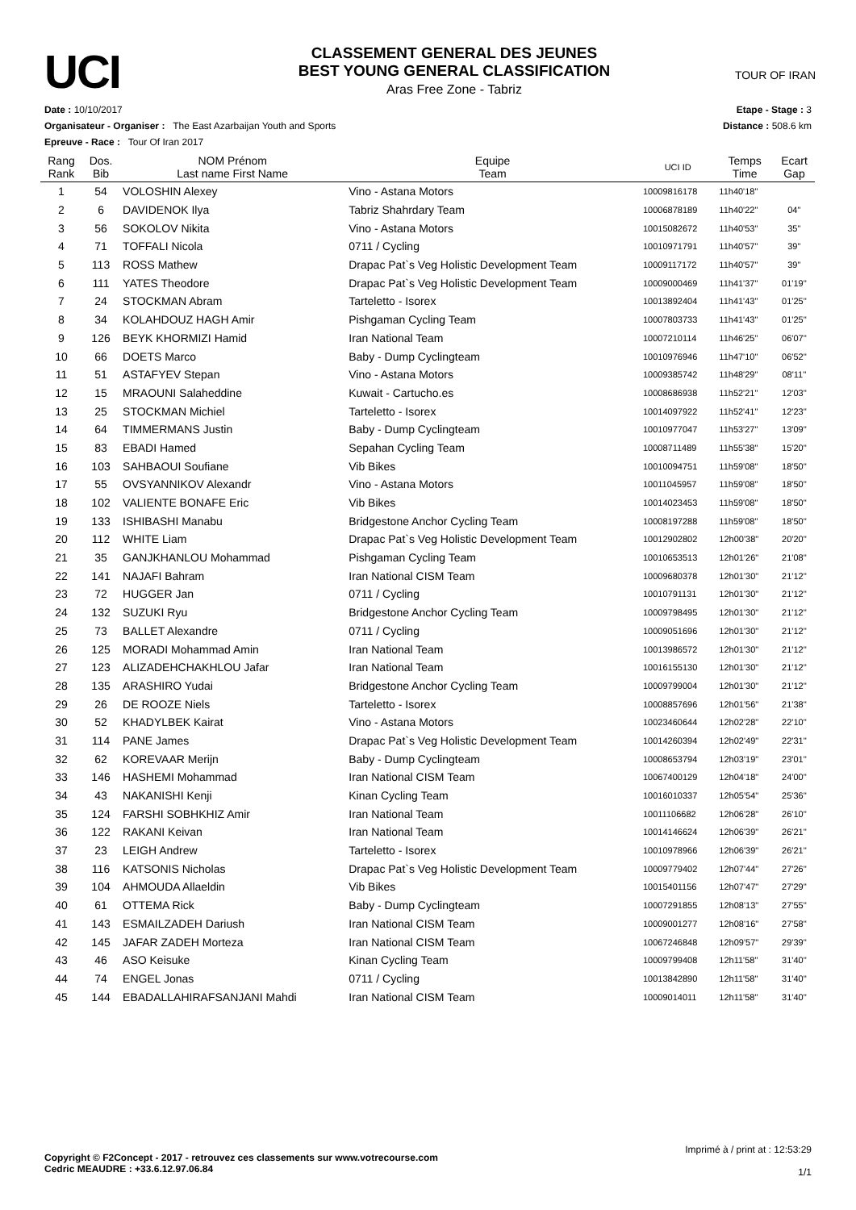UCI
CLASSEMENT GENERAL DES JEUNES
BEST YOUNG GENERAL CLASSIFICATION
Aras Free Zone - Tabriz
TOUR OF IRAN
Date : 10/10/2017
Organisateur - Organiser : The East Azarbaijan Youth and Sports
Epreuve - Race : Tour Of Iran 2017
Etape - Stage : 3
Distance : 508.6 km
| Rang Rank | Dos. Bib | NOM Prénom Last name First Name | Equipe Team | UCI ID | Temps Time | Ecart Gap |
| --- | --- | --- | --- | --- | --- | --- |
| 1 | 54 | VOLOSHIN Alexey | Vino - Astana Motors | 10009816178 | 11h40'18'' | |
| 2 | 6 | DAVIDENOK Ilya | Tabriz Shahrdary Team | 10006878189 | 11h40'22'' | 04'' |
| 3 | 56 | SOKOLOV Nikita | Vino - Astana Motors | 10015082672 | 11h40'53'' | 35'' |
| 4 | 71 | TOFFALI Nicola | 0711 / Cycling | 10010971791 | 11h40'57'' | 39'' |
| 5 | 113 | ROSS Mathew | Drapac Pat`s Veg Holistic Development Team | 10009117172 | 11h40'57'' | 39'' |
| 6 | 111 | YATES Theodore | Drapac Pat`s Veg Holistic Development Team | 10009000469 | 11h41'37'' | 01'19'' |
| 7 | 24 | STOCKMAN Abram | Tarteletto - Isorex | 10013892404 | 11h41'43'' | 01'25'' |
| 8 | 34 | KOLAHDOUZ HAGH Amir | Pishgaman Cycling Team | 10007803733 | 11h41'43'' | 01'25'' |
| 9 | 126 | BEYK KHORMIZI Hamid | Iran National Team | 10007210114 | 11h46'25'' | 06'07'' |
| 10 | 66 | DOETS Marco | Baby - Dump Cyclingteam | 10010976946 | 11h47'10'' | 06'52'' |
| 11 | 51 | ASTAFYEV Stepan | Vino - Astana Motors | 10009385742 | 11h48'29'' | 08'11'' |
| 12 | 15 | MRAOUNI Salaheddine | Kuwait - Cartucho.es | 10008686938 | 11h52'21'' | 12'03'' |
| 13 | 25 | STOCKMAN Michiel | Tarteletto - Isorex | 10014097922 | 11h52'41'' | 12'23'' |
| 14 | 64 | TIMMERMANS Justin | Baby - Dump Cyclingteam | 10010977047 | 11h53'27'' | 13'09'' |
| 15 | 83 | EBADI Hamed | Sepahan Cycling Team | 10008711489 | 11h55'38'' | 15'20'' |
| 16 | 103 | SAHBAOUI Soufiane | Vib Bikes | 10010094751 | 11h59'08'' | 18'50'' |
| 17 | 55 | OVSYANNIKOV Alexandr | Vino - Astana Motors | 10011045957 | 11h59'08'' | 18'50'' |
| 18 | 102 | VALIENTE BONAFE Eric | Vib Bikes | 10014023453 | 11h59'08'' | 18'50'' |
| 19 | 133 | ISHIBASHI Manabu | Bridgestone Anchor Cycling Team | 10008197288 | 11h59'08'' | 18'50'' |
| 20 | 112 | WHITE Liam | Drapac Pat`s Veg Holistic Development Team | 10012902802 | 12h00'38'' | 20'20'' |
| 21 | 35 | GANJKHANLOU Mohammad | Pishgaman Cycling Team | 10010653513 | 12h01'26'' | 21'08'' |
| 22 | 141 | NAJAFI Bahram | Iran National CISM Team | 10009680378 | 12h01'30'' | 21'12'' |
| 23 | 72 | HUGGER Jan | 0711 / Cycling | 10010791131 | 12h01'30'' | 21'12'' |
| 24 | 132 | SUZUKI Ryu | Bridgestone Anchor Cycling Team | 10009798495 | 12h01'30'' | 21'12'' |
| 25 | 73 | BALLET Alexandre | 0711 / Cycling | 10009051696 | 12h01'30'' | 21'12'' |
| 26 | 125 | MORADI Mohammad Amin | Iran National Team | 10013986572 | 12h01'30'' | 21'12'' |
| 27 | 123 | ALIZADEHCHAKHLOU Jafar | Iran National Team | 10016155130 | 12h01'30'' | 21'12'' |
| 28 | 135 | ARASHIRO Yudai | Bridgestone Anchor Cycling Team | 10009799004 | 12h01'30'' | 21'12'' |
| 29 | 26 | DE ROOZE Niels | Tarteletto - Isorex | 10008857696 | 12h01'56'' | 21'38'' |
| 30 | 52 | KHADYLBEK Kairat | Vino - Astana Motors | 10023460644 | 12h02'28'' | 22'10'' |
| 31 | 114 | PANE James | Drapac Pat`s Veg Holistic Development Team | 10014260394 | 12h02'49'' | 22'31'' |
| 32 | 62 | KOREVAAR Merijn | Baby - Dump Cyclingteam | 10008653794 | 12h03'19'' | 23'01'' |
| 33 | 146 | HASHEMI Mohammad | Iran National CISM Team | 10067400129 | 12h04'18'' | 24'00'' |
| 34 | 43 | NAKANISHI Kenji | Kinan Cycling Team | 10016010337 | 12h05'54'' | 25'36'' |
| 35 | 124 | FARSHI SOBHKHIZ Amir | Iran National Team | 10011106682 | 12h06'28'' | 26'10'' |
| 36 | 122 | RAKANI Keivan | Iran National Team | 10014146624 | 12h06'39'' | 26'21'' |
| 37 | 23 | LEIGH Andrew | Tarteletto - Isorex | 10010978966 | 12h06'39'' | 26'21'' |
| 38 | 116 | KATSONIS Nicholas | Drapac Pat`s Veg Holistic Development Team | 10009779402 | 12h07'44'' | 27'26'' |
| 39 | 104 | AHMOUDA Allaeldin | Vib Bikes | 10015401156 | 12h07'47'' | 27'29'' |
| 40 | 61 | OTTEMA Rick | Baby - Dump Cyclingteam | 10007291855 | 12h08'13'' | 27'55'' |
| 41 | 143 | ESMAILZADEH Dariush | Iran National CISM Team | 10009001277 | 12h08'16'' | 27'58'' |
| 42 | 145 | JAFAR ZADEH Morteza | Iran National CISM Team | 10067246848 | 12h09'57'' | 29'39'' |
| 43 | 46 | ASO Keisuke | Kinan Cycling Team | 10009799408 | 12h11'58'' | 31'40'' |
| 44 | 74 | ENGEL Jonas | 0711 / Cycling | 10013842890 | 12h11'58'' | 31'40'' |
| 45 | 144 | EBADALLAHIRAFSANJANI Mahdi | Iran National CISM Team | 10009014011 | 12h11'58'' | 31'40'' |
Copyright © F2Concept - 2017 - retrouvez ces classements sur www.votrecourse.com
Cedric MEAUDRE : +33.6.12.97.06.84
Imprimé à / print at : 12:53:29
1/1